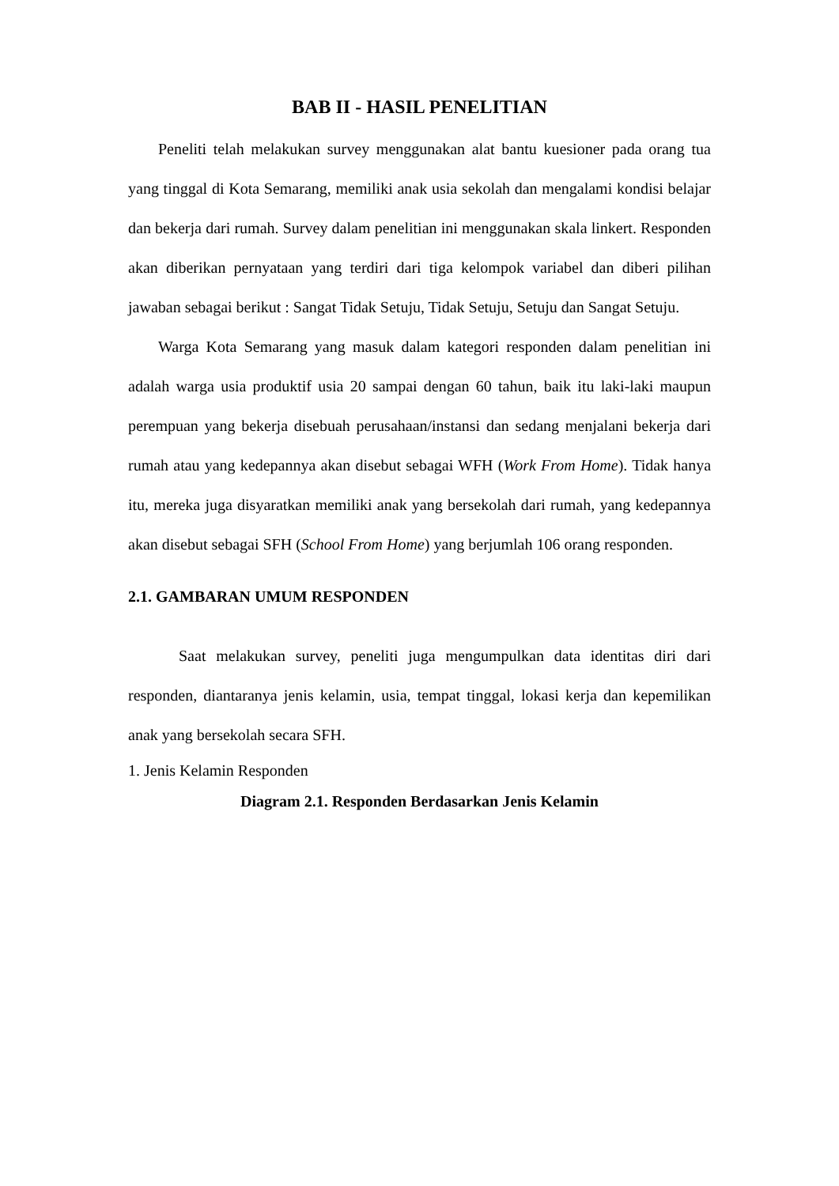BAB II - HASIL PENELITIAN
Peneliti telah melakukan survey menggunakan alat bantu kuesioner pada orang tua yang tinggal di Kota Semarang, memiliki anak usia sekolah dan mengalami kondisi belajar dan bekerja dari rumah. Survey dalam penelitian ini menggunakan skala linkert. Responden akan diberikan pernyataan yang terdiri dari tiga kelompok variabel dan diberi pilihan jawaban sebagai berikut : Sangat Tidak Setuju, Tidak Setuju, Setuju dan Sangat Setuju.
Warga Kota Semarang yang masuk dalam kategori responden dalam penelitian ini adalah warga usia produktif usia 20 sampai dengan 60 tahun, baik itu laki-laki maupun perempuan yang bekerja disebuah perusahaan/instansi dan sedang menjalani bekerja dari rumah atau yang kedepannya akan disebut sebagai WFH (Work From Home). Tidak hanya itu, mereka juga disyaratkan memiliki anak yang bersekolah dari rumah, yang kedepannya akan disebut sebagai SFH (School From Home) yang berjumlah 106 orang responden.
2.1. GAMBARAN UMUM RESPONDEN
Saat melakukan survey, peneliti juga mengumpulkan data identitas diri dari responden, diantaranya jenis kelamin, usia, tempat tinggal, lokasi kerja dan kepemilikan anak yang bersekolah secara SFH.
1. Jenis Kelamin Responden
Diagram 2.1. Responden Berdasarkan Jenis Kelamin